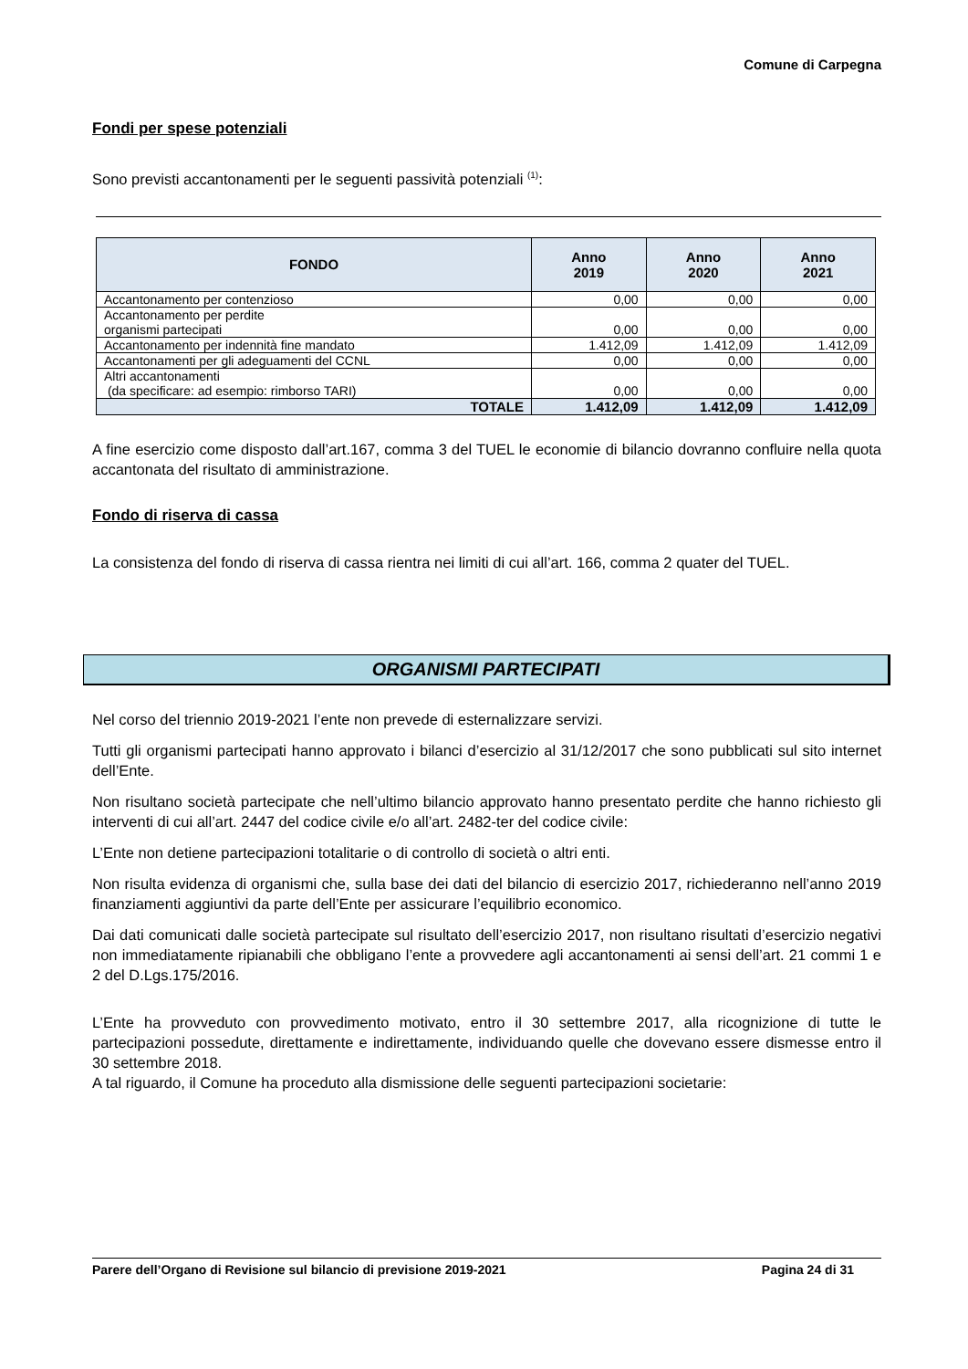Comune di Carpegna
Fondi per spese potenziali
Sono previsti accantonamenti per le seguenti passività potenziali <sup>(1)</sup>:
| FONDO | Anno 2019 | Anno 2020 | Anno 2021 |
| --- | --- | --- | --- |
| Accantonamento per contenzioso | 0,00 | 0,00 | 0,00 |
| Accantonamento per perdite organismi partecipati | 0,00 | 0,00 | 0,00 |
| Accantonamento per indennità fine mandato | 1.412,09 | 1.412,09 | 1.412,09 |
| Accantonamenti per gli adeguamenti del CCNL | 0,00 | 0,00 | 0,00 |
| Altri accantonamenti (da specificare: ad esempio: rimborso TARI) | 0,00 | 0,00 | 0,00 |
| TOTALE | 1.412,09 | 1.412,09 | 1.412,09 |
A fine esercizio come disposto dall’art.167, comma 3 del TUEL le economie di bilancio dovranno confluire nella quota accantonata del risultato di amministrazione.
Fondo di riserva di cassa
La consistenza del fondo di riserva di cassa rientra nei limiti di cui all’art. 166, comma 2 quater del TUEL.
ORGANISMI PARTECIPATI
Nel corso del triennio 2019-2021 l’ente non prevede di esternalizzare servizi.
Tutti gli organismi partecipati hanno approvato i bilanci d’esercizio al 31/12/2017 che sono pubblicati sul sito internet dell’Ente.
Non risultano società partecipate che nell’ultimo bilancio approvato hanno presentato perdite che hanno richiesto gli interventi di cui all’art. 2447 del codice civile e/o all’art. 2482-ter del codice civile:
L’Ente non detiene partecipazioni totalitarie o di controllo di società o altri enti.
Non risulta evidenza di organismi che, sulla base dei dati del bilancio di esercizio 2017, richiederanno nell’anno 2019 finanziamenti aggiuntivi da parte dell’Ente per assicurare l’equilibrio economico.
Dai dati comunicati dalle società partecipate sul risultato dell’esercizio 2017, non risultano risultati d’esercizio negativi non immediatamente ripianabili che obbligano l’ente a provvedere agli accantonamenti ai sensi dell’art. 21 commi 1 e 2 del D.Lgs.175/2016.
L’Ente ha provveduto con provvedimento motivato, entro il 30 settembre 2017, alla ricognizione di tutte le partecipazioni possedute, direttamente e indirettamente, individuando quelle che dovevano essere dismesse entro il 30 settembre 2018.
A tal riguardo, il Comune ha proceduto alla dismissione delle seguenti partecipazioni societarie:
Parere dell’Organo di Revisione sul bilancio di previsione 2019-2021 Pagina 24 di 31